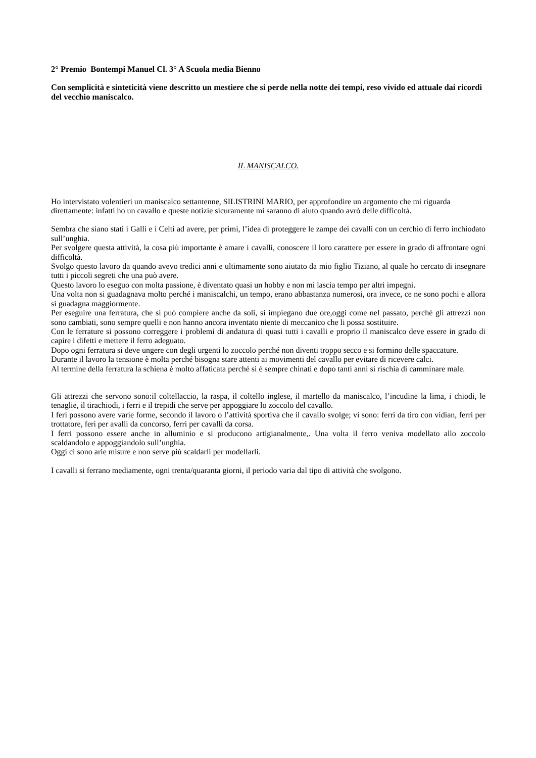2° Premio Bontempi Manuel Cl. 3° A Scuola media Bienno
Con semplicità e sinteticità viene descritto un mestiere che si perde nella notte dei tempi, reso vivido ed attuale dai ricordi del vecchio maniscalco.
IL MANISCALCO.
Ho intervistato volentieri un maniscalco settantenne, SILISTRINI MARIO, per approfondire un argomento che mi riguarda direttamente: infatti ho un cavallo e queste notizie sicuramente mi saranno di aiuto quando avrò delle difficoltà.
Sembra che siano stati i Galli e i Celti ad avere, per primi, l’idea di proteggere le zampe dei cavalli con un cerchio di ferro inchiodato sull’unghia.
Per svolgere questa attività, la cosa più importante è amare i cavalli, conoscere il loro carattere per essere in grado di affrontare ogni difficoltà.
Svolgo questo lavoro da quando avevo tredici anni e ultimamente sono aiutato da mio figlio Tiziano, al quale ho cercato di insegnare tutti i piccoli segreti che una può avere.
Questo lavoro lo eseguo con molta passione, è diventato quasi un hobby e non mi lascia tempo per altri impegni.
Una volta non si guadagnava molto perché i maniscalchi, un tempo, erano abbastanza numerosi, ora invece, ce ne sono pochi e allora si guadagna maggiormente.
Per eseguire una ferratura, che si può compiere anche da soli, si impiegano due ore,oggi come nel passato, perché gli attrezzi non sono cambiati, sono sempre quelli e non hanno ancora inventato niente di meccanico che li possa sostituire.
Con le ferrature si possono correggere i problemi di andatura di quasi tutti i cavalli e proprio il maniscalco deve essere in grado di capire i difetti e mettere il ferro adeguato.
Dopo ogni ferratura si deve ungere con degli urgenti lo zoccolo perché non diventi troppo secco e si formino delle spaccature.
Durante il lavoro la tensione è molta perché bisogna stare attenti ai movimenti del cavallo per evitare di ricevere calci.
Al termine della ferratura la schiena è molto affaticata perché si è sempre chinati e dopo tanti anni si rischia di camminare male.
Gli attrezzi che servono sono:il coltellaccio, la raspa, il coltello inglese, il martello da maniscalco, l’incudine la lima, i chiodi, le tenaglie, il tirachiodi, i ferri e il trepidi che serve per appoggiare lo zoccolo del cavallo.
I feri possono avere varie forme, secondo il lavoro o l’attività sportiva che il cavallo svolge; vi sono: ferri da tiro con vidian, ferri per trottatore, feri per avalli da concorso, ferri per cavalli da corsa.
I ferri possono essere anche in alluminio e si producono artigianalmente,. Una volta il ferro veniva modellato allo zoccolo scaldandolo e appoggiandolo sull’unghia.
Oggi ci sono arie misure e non serve più scaldarli per modellarli.
I cavalli si ferrano mediamente, ogni trenta/quaranta giorni, il periodo varia dal tipo di attività che svolgono.